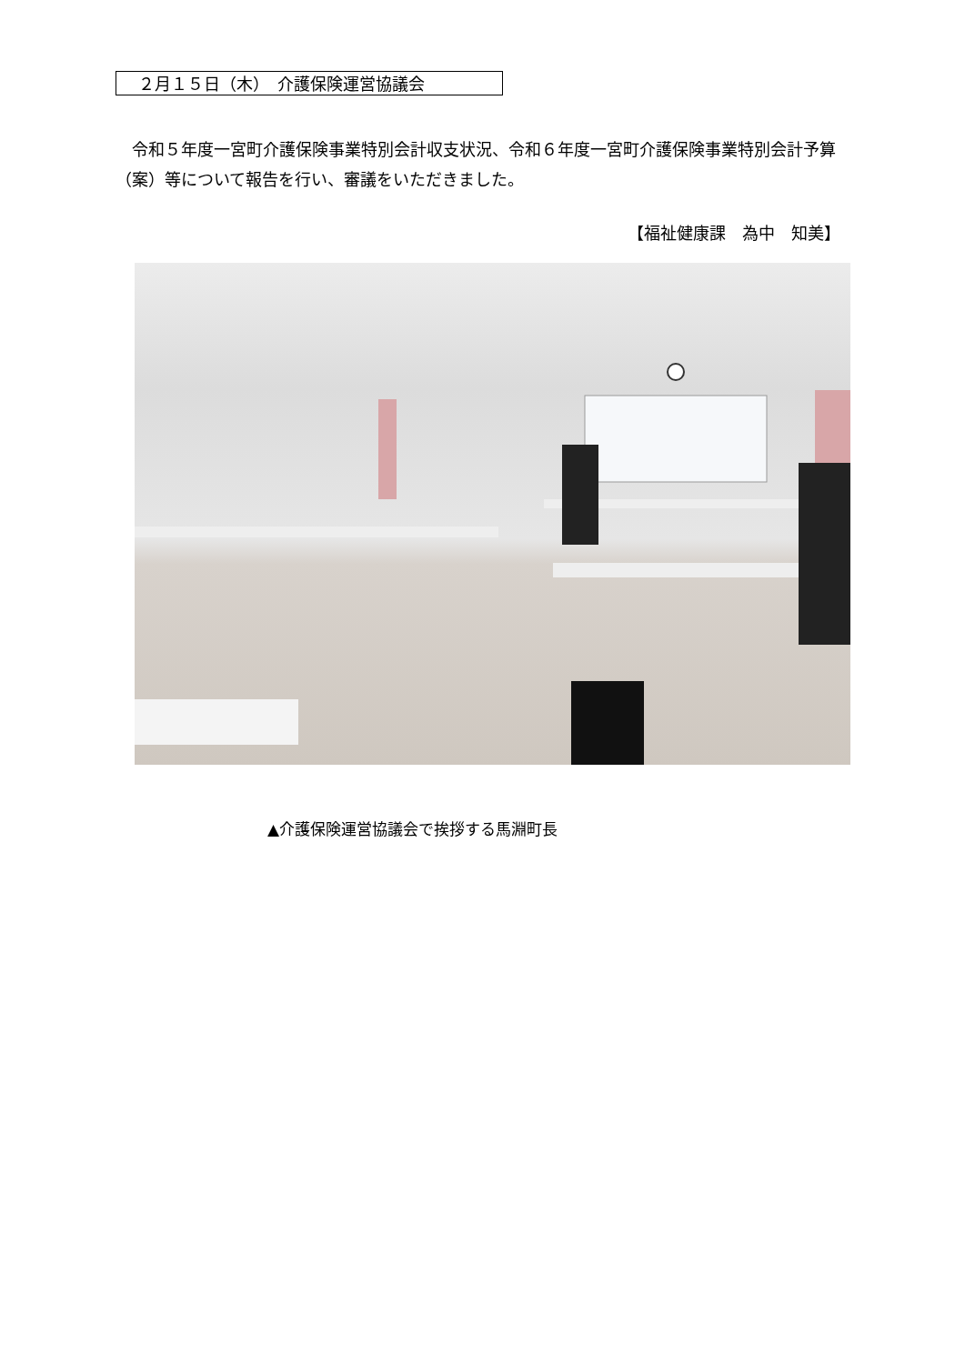２月１５日（木）　介護保険運営協議会
　令和５年度一宮町介護保険事業特別会計収支状況、令和６年度一宮町介護保険事業特別会計予算（案）等について報告を行い、審議をいただきました。
【福祉健康課　為中　知美】
▲介護保険運営協議会で挨拶する馬淵町長